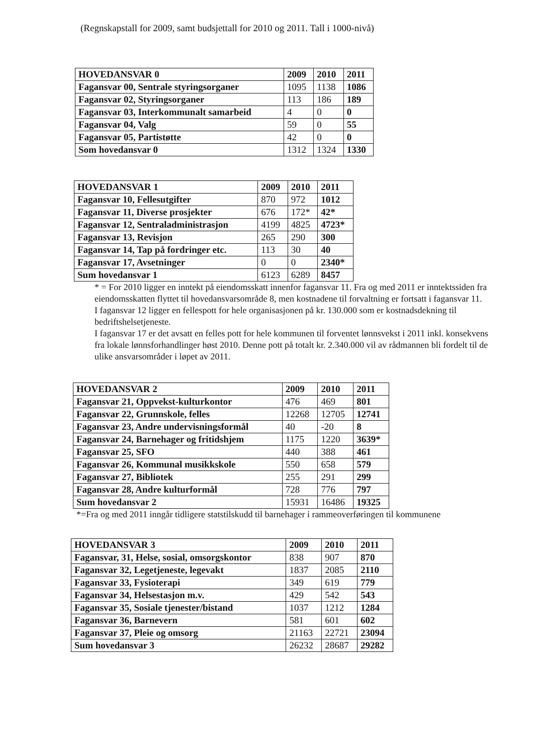(Regnskapstall for 2009, samt budsjettall for 2010 og 2011. Tall i 1000-nivå)
| HOVEDANSVAR 0 | 2009 | 2010 | 2011 |
| --- | --- | --- | --- |
| Fagansvar 00, Sentrale styringsorganer | 1095 | 1138 | 1086 |
| Fagansvar 02, Styringsorganer | 113 | 186 | 189 |
| Fagansvar 03, Interkommunalt samarbeid | 4 | 0 | 0 |
| Fagansvar 04, Valg | 59 | 0 | 55 |
| Fagansvar 05, Partistøtte | 42 | 0 | 0 |
| Som hovedansvar 0 | 1312 | 1324 | 1330 |
| HOVEDANSVAR 1 | 2009 | 2010 | 2011 |
| --- | --- | --- | --- |
| Fagansvar 10, Fellesutgifter | 870 | 972 | 1012 |
| Fagansvar 11, Diverse prosjekter | 676 | 172* | 42* |
| Fagansvar 12, Sentraladministrasjon | 4199 | 4825 | 4723* |
| Fagansvar 13, Revisjon | 265 | 290 | 300 |
| Fagansvar 14, Tap på fordringer etc. | 113 | 30 | 40 |
| Fagansvar 17, Avsetninger | 0 | 0 | 2340* |
| Sum hovedansvar 1 | 6123 | 6289 | 8457 |
* = For 2010 ligger en inntekt på eiendomsskatt innenfor fagansvar 11. Fra og med 2011 er inntektssiden fra eiendomsskatten flyttet til hovedansvarsområde 8, men kostnadene til forvaltning er fortsatt i fagansvar 11.
I fagansvar 12 ligger en fellespott for hele organisasjonen på kr. 130.000 som er kostnadsdekning til bedriftshelsetjeneste.
I fagansvar 17 er det avsatt en felles pott for hele kommunen til forventet lønnsvekst i 2011 inkl. konsekvens fra lokale lønnsforhandlinger høst 2010. Denne pott på totalt kr. 2.340.000 vil av rådmannen bli fordelt til de ulike ansvarsområder i løpet av 2011.
| HOVEDANSVAR 2 | 2009 | 2010 | 2011 |
| --- | --- | --- | --- |
| Fagansvar 21, Oppvekst-kulturkontor | 476 | 469 | 801 |
| Fagansvar 22, Grunnskole, felles | 12268 | 12705 | 12741 |
| Fagansvar 23, Andre undervisningsformål | 40 | -20 | 8 |
| Fagansvar 24, Barnehager og fritidshjem | 1175 | 1220 | 3639* |
| Fagansvar 25, SFO | 440 | 388 | 461 |
| Fagansvar 26, Kommunal musikkskole | 550 | 658 | 579 |
| Fagansvar 27, Bibliotek | 255 | 291 | 299 |
| Fagansvar 28, Andre kulturformål | 728 | 776 | 797 |
| Sum hovedansvar 2 | 15931 | 16486 | 19325 |
*=Fra og med 2011 inngår tidligere statstilskudd til barnehager i rammeoverføringen til kommunene
| HOVEDANSVAR 3 | 2009 | 2010 | 2011 |
| --- | --- | --- | --- |
| Fagansvar, 31, Helse, sosial, omsorgskontor | 838 | 907 | 870 |
| Fagansvar 32, Legetjeneste, legevakt | 1837 | 2085 | 2110 |
| Fagansvar 33, Fysioterapi | 349 | 619 | 779 |
| Fagansvar 34, Helsestasjon m.v. | 429 | 542 | 543 |
| Fagansvar 35, Sosiale tjenester/bistand | 1037 | 1212 | 1284 |
| Fagansvar 36, Barnevern | 581 | 601 | 602 |
| Fagansvar 37, Pleie og omsorg | 21163 | 22721 | 23094 |
| Sum hovedansvar 3 | 26232 | 28687 | 29282 |